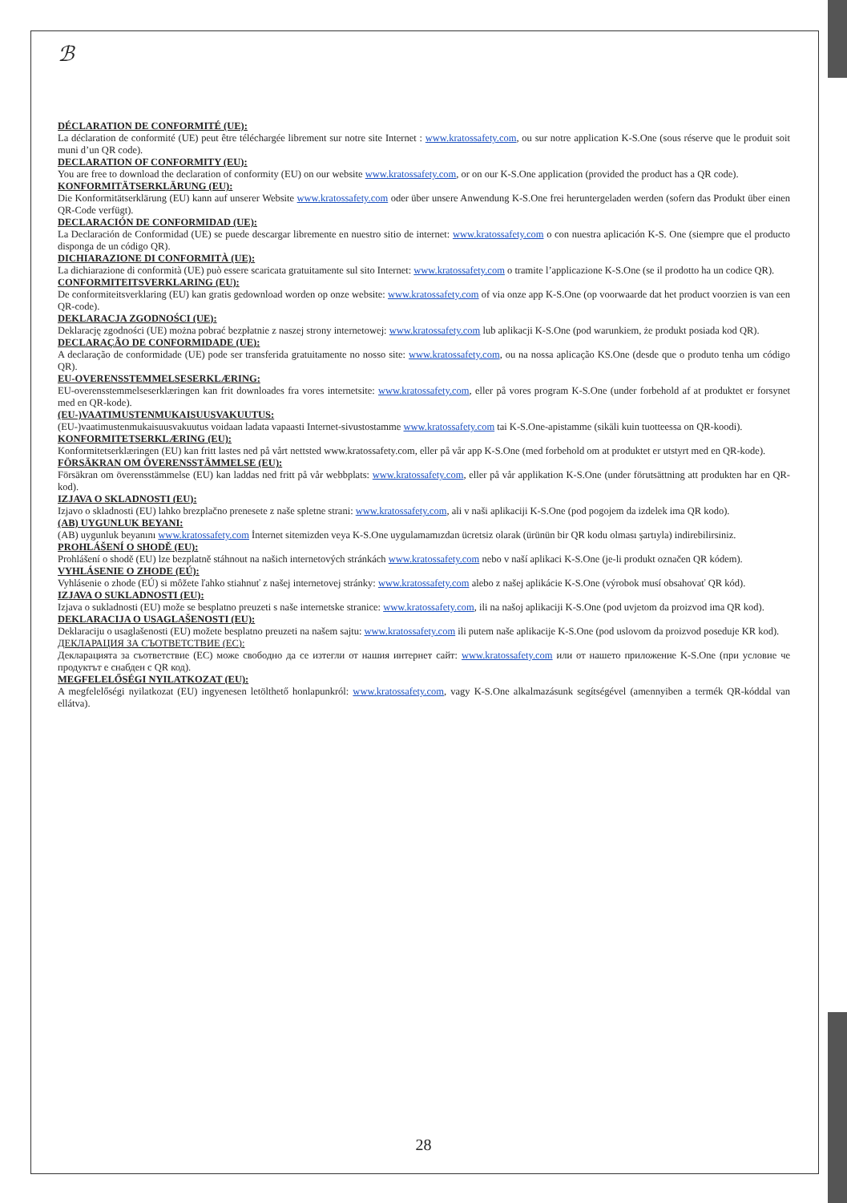ℬ
DÉCLARATION DE CONFORMITÉ (UE):
La déclaration de conformité (UE) peut être téléchargée librement sur notre site Internet : www.kratossafety.com, ou sur notre application K-S.One (sous réserve que le produit soit muni d’un QR code).
DECLARATION OF CONFORMITY (EU):
You are free to download the declaration of conformity (EU) on our website www.kratossafety.com, or on our K-S.One application (provided the product has a QR code).
KONFORMITÄTSERKLÄRUNG (EU):
Die Konformitätserklärung (EU) kann auf unserer Website www.kratossafety.com oder über unsere Anwendung K-S.One frei heruntergeladen werden (sofern das Produkt über einen QR-Code verfügt).
DECLARACIÓN DE CONFORMIDAD (UE):
La Declaración de Conformidad (UE) se puede descargar libremente en nuestro sitio de internet: www.kratossafety.com o con nuestra aplicación K-S. One (siempre que el producto disponga de un código QR).
DICHIARAZIONE DI CONFORMITÀ (UE):
La dichiarazione di conformità (UE) può essere scaricata gratuitamente sul sito Internet: www.kratossafety.com o tramite l’applicazione K-S.One (se il prodotto ha un codice QR).
CONFORMITEITSVERKLARING (EU):
De conformiteitsverklaring (EU) kan gratis gedownload worden op onze website: www.kratossafety.com of via onze app K-S.One (op voorwaarde dat het product voorzien is van een QR-code).
DEKLARACJA ZGODNOŚCI (UE):
Deklarację zgodności (UE) można pobrać bezpłatnie z naszej strony internetowej: www.kratossafety.com lub aplikacji K-S.One (pod warunkiem, że produkt posiada kod QR).
DECLARAÇÃO DE CONFORMIDADE (UE):
A declaração de conformidade (UE) pode ser transferida gratuitamente no nosso site: www.kratossafety.com, ou na nossa aplicação KS.One (desde que o produto tenha um código QR).
EU-OVERENSSTEMMELSESERKLÆRING:
EU-overensstemmelseserklæringen kan frit downloades fra vores internetsite: www.kratossafety.com, eller på vores program K-S.One (under forbehold af at produktet er forsynet med en QR-kode).
(EU-)VAATIMUSTENMUKAISUUSVAKUUTUS:
(EU-)vaatimustenmukaisuusvakuutus voidaan ladata vapaasti Internet-sivustostamme www.kratossafety.com tai K-S.One-apistamme (sikäli kuin tuotteessa on QR-koodi).
KONFORMITETSERKLÆRING (EU):
Konformitetserklæringen (EU) kan fritt lastes ned på vårt nettsted www.kratossafety.com, eller på vår app K-S.One (med forbehold om at produktet er utstyrt med en QR-kode).
FÖRSÄKRAN OM ÖVERENSSTÄMMELSE (EU):
Försäkran om överensstämmelse (EU) kan laddas ned fritt på vår webbplats: www.kratossafety.com, eller på vår applikation K-S.One (under förutsättning att produkten har en QR-kod).
IZJAVA O SKLADNOSTI (EU):
Izjavo o skladnosti (EU) lahko brezplačno prenesete z naše spletne strani: www.kratossafety.com, ali v naši aplikaciji K-S.One (pod pogojem da izdelek ima QR kodo).
(AB) UYGUNLUK BEYANI:
(AB) uygunluk beyanını www.kratossafety.com İnternet sitemizden veya K-S.One uygulamamızdan ücretsiz olarak (ürünün bir QR kodu olması şartıyla) indirebilirsiniz.
PROHLÁŠENÍ O SHODĚ (EU):
Prohlášení o shodě (EU) lze bezplatně stáhnout na našich internetových stránkách www.kratossafety.com nebo v naší aplikaci K-S.One (je-li produkt označen QR kódem).
VYHLÁSENIE O ZHODE (EÚ):
Vyhlásenie o zhode (EÚ) si môžete ľahko stiahnuť z našej internetovej stránky: www.kratossafety.com alebo z našej aplikácie K-S.One (výrobok musí obsahovať QR kód).
IZJAVA O SUKLADNOSTI (EU):
Izjava o sukladnosti (EU) može se besplatno preuzeti s naše internetske stranice: www.kratossafety.com, ili na našoj aplikaciji K-S.One (pod uvjetom da proizvod ima QR kod).
DEKLARACIJA O USAGLAŠENOSTI (EU):
Deklaraciju o usaglašenosti (EU) možete besplatno preuzeti na našem sajtu: www.kratossafety.com ili putem naše aplikacije K-S.One (pod uslovom da proizvod poseduje KR kod).
ДЕКЛАРАЦИЯ ЗА СЪОТВЕТСТВИЕ (ЕС):
Декларацията за съответствие (ЕС) може свободно да се изтегли от нашия интернет сайт: www.kratossafety.com или от нашето приложение K-S.One (при условие че продуктът е снабден с QR код).
MEGFELELŐSÉGI NYILATKOZAT (EU):
A megfelelőségi nyilatkozat (EU) ingyenesen letölthető honlapunkról: www.kratossafety.com, vagy K-S.One alkalmazásunk segítségével (amennyiben a termék QR-kóddal van ellátva).
28